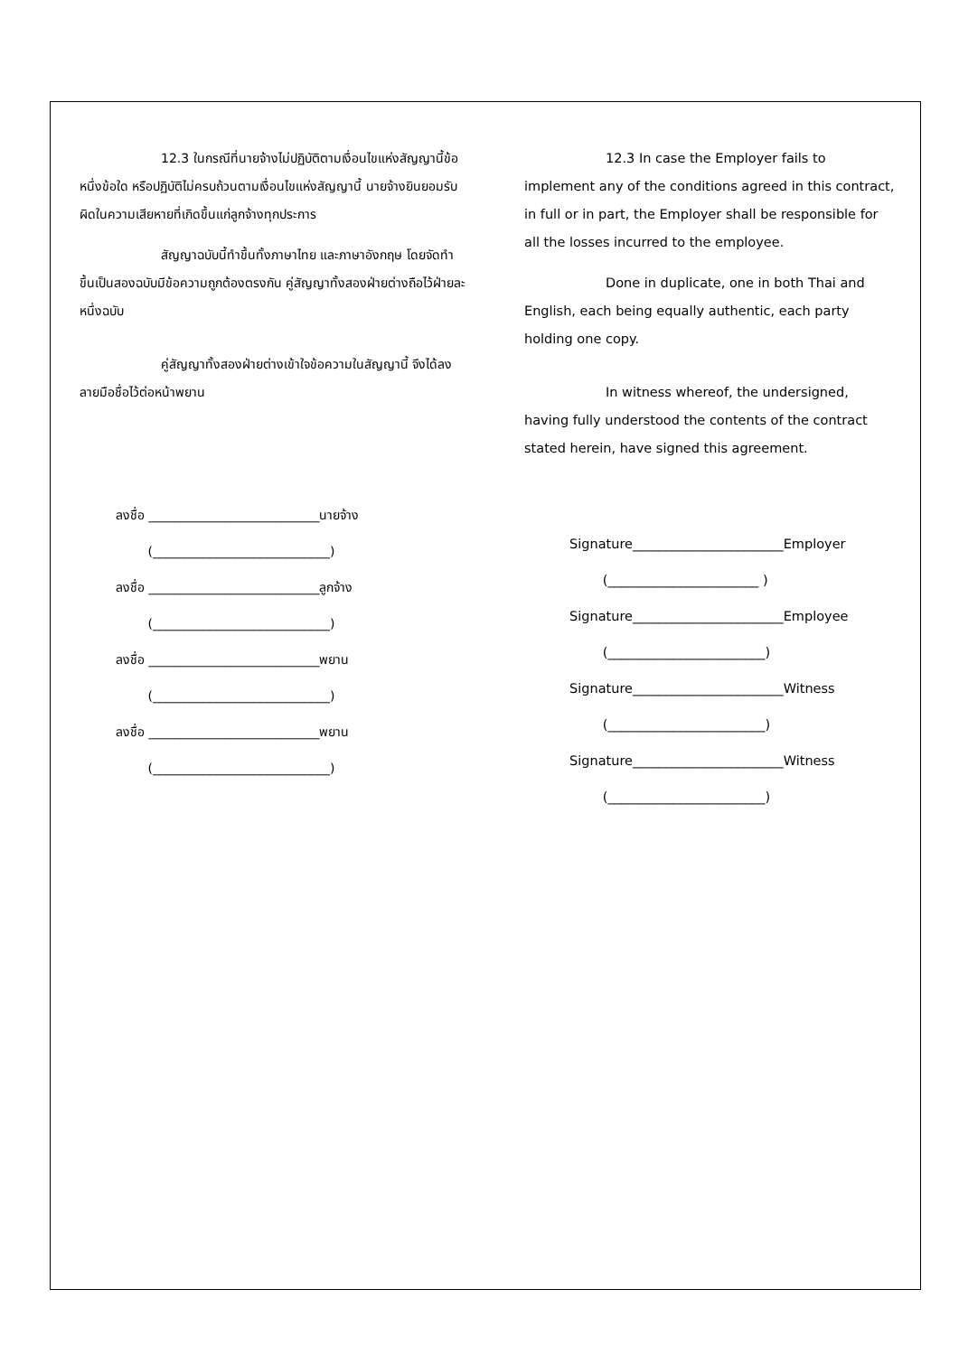12.3 ในกรณีที่นายจ้างไม่ปฏิบัติตามเงื่อนไขแห่งสัญญานี้ข้อหนึ่งข้อใด หรือปฏิบัติไม่ครบถ้วนตามเงื่อนไขแห่งสัญญานี้ นายจ้างยินยอมรับผิดในความเสียหายที่เกิดขึ้นแก่ลูกจ้างทุกประการ
สัญญาฉบับนี้ทำขึ้นทั้งภาษาไทย และภาษาอังกฤษ โดยจัดทำขึ้นเป็นสองฉบับมีข้อความถูกต้องตรงกัน คู่สัญญาทั้งสองฝ่ายต่างถือไว้ฝ่ายละหนึ่งฉบับ
คู่สัญญาทั้งสองฝ่ายต่างเข้าใจข้อความในสัญญานี้ จึงได้ลงลายมือชื่อไว้ต่อหน้าพยาน
ลงชื่อ ___________________________นายจ้าง
(____________________________)
ลงชื่อ ___________________________ลูกจ้าง
(____________________________)
ลงชื่อ ___________________________พยาน
(____________________________)
ลงชื่อ ___________________________พยาน
(____________________________)
12.3 In case the Employer fails to implement any of the conditions agreed in this contract, in full or in part, the Employer shall be responsible for all the losses incurred to the employee.
Done in duplicate, one in both Thai and English, each being equally authentic, each party holding one copy.
In witness whereof, the undersigned, having fully understood the contents of the contract stated herein, have signed this agreement.
Signature_______________________Employer
(_______________________ )
Signature_______________________Employee
(________________________)
Signature_______________________Witness
(________________________)
Signature_______________________Witness
(________________________)